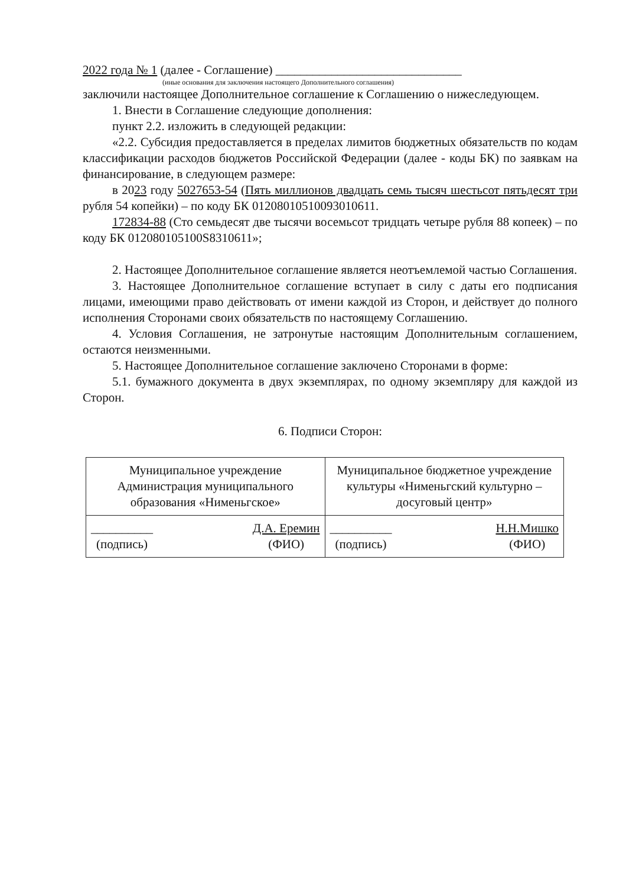2022 года № 1 (далее - Соглашение) ______________________________
(иные основания для заключения настоящего Дополнительного соглашения)
заключили настоящее Дополнительное соглашение к Соглашению о нижеследующем.
1. Внести в Соглашение следующие дополнения:
пункт 2.2. изложить в следующей редакции:
«2.2. Субсидия предоставляется в пределах лимитов бюджетных обязательств по кодам классификации расходов бюджетов Российской Федерации (далее - коды БК) по заявкам на финансирование, в следующем размере:
в 2023 году 5027653-54 (Пять миллионов двадцать семь тысяч шестьсот пятьдесят три рубля 54 копейки) – по коду БК 01208010510093010611.
172834-88 (Сто семьдесят две тысячи восемьсот тридцать четыре рубля 88 копеек) – по коду БК 012080105100S8310611»;
2. Настоящее Дополнительное соглашение является неотъемлемой частью Соглашения.
3. Настоящее Дополнительное соглашение вступает в силу с даты его подписания лицами, имеющими право действовать от имени каждой из Сторон, и действует до полного исполнения Сторонами своих обязательств по настоящему Соглашению.
4. Условия Соглашения, не затронутые настоящим Дополнительным соглашением, остаются неизменными.
5. Настоящее Дополнительное соглашение заключено Сторонами в форме:
5.1. бумажного документа в двух экземплярах, по одному экземпляру для каждой из Сторон.
6. Подписи Сторон:
| Муниципальное учреждение Администрация муниципального образования «Нименьгское» | Муниципальное бюджетное учреждение культуры «Нименьгский культурно – досуговый центр» |
| __________ (подпись) Д.А. Еремин (ФИО) | __________ (подпись) Н.Н.Мишко (ФИО) |